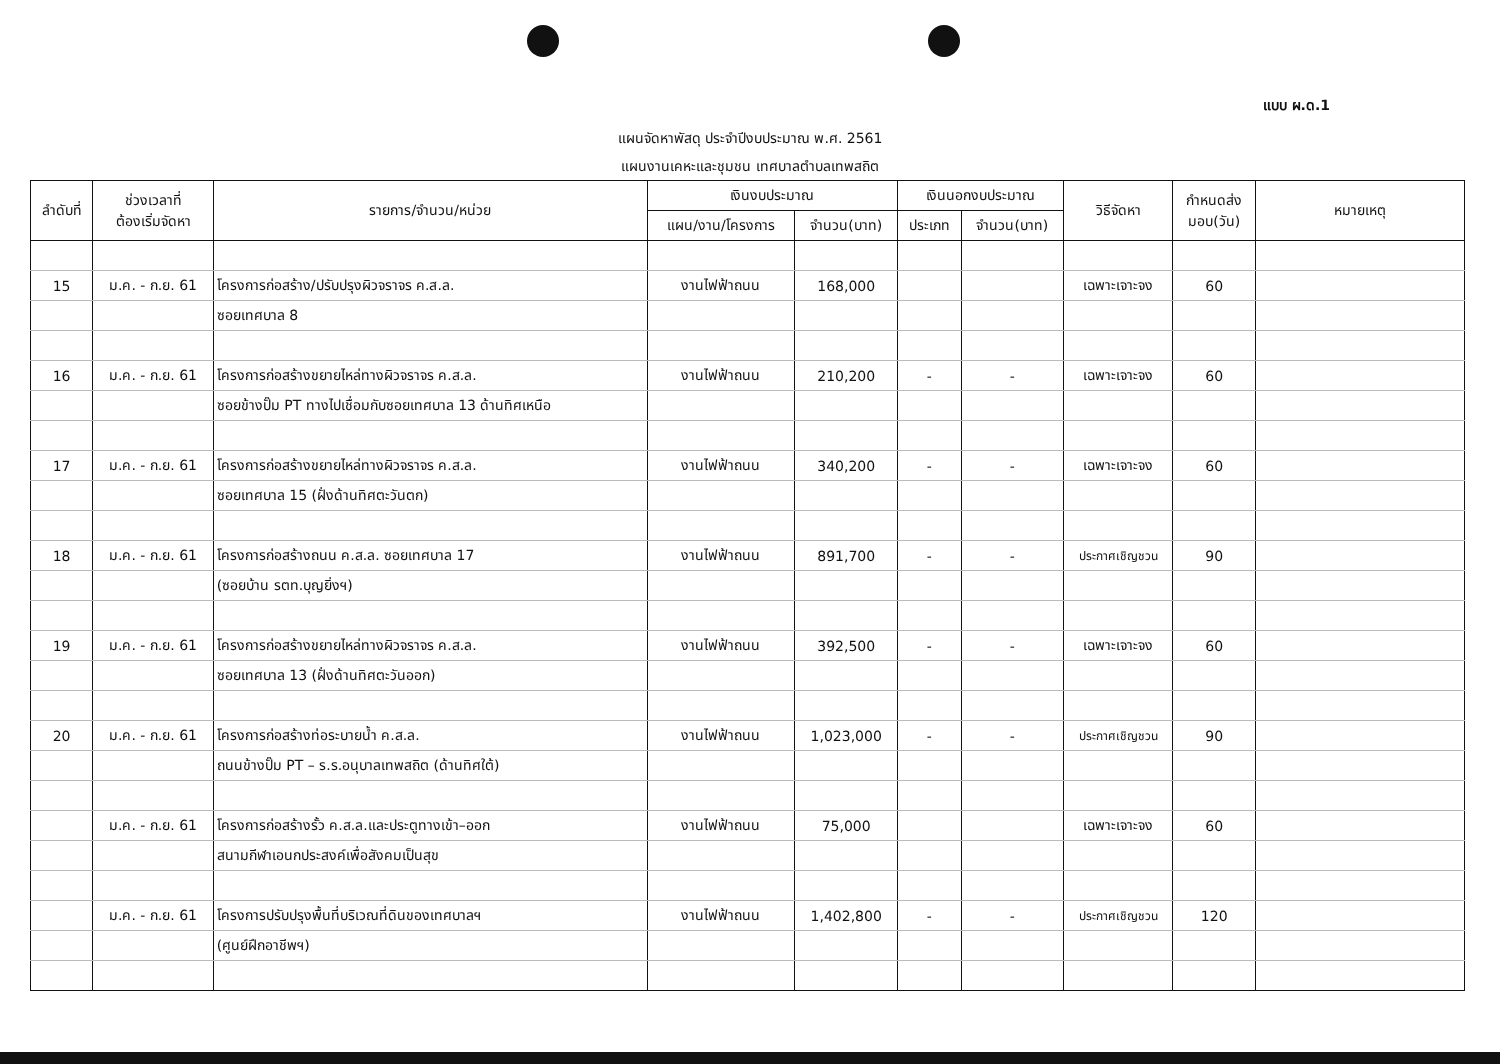แบบ ผ.ด.1
แผนจัดหาพัสดุ ประจำปีงบประมาณ พ.ศ. 2561
แผนงานเคหะและชุมชน เทศบาลตำบลเทพสถิต
| ลำดับที่ | ช่วงเวลาที่ ต้องเริ่มจัดหา | รายการ/จำนวน/หน่วย | เงินงบประมาณ | | เงินนอกงบประมาณ | | วิธีจัดหา | กำหนดส่ง มอบ(วัน) | หมายเหตุ |
| --- | --- | --- | --- | --- | --- | --- | --- | --- | --- |
| | | | แผน/งาน/โครงการ | จำนวน(บาท) | ประเภท | จำนวน(บาท) | | | |
| 15 | ม.ค. - ก.ย. 61 | โครงการก่อสร้าง/ปรับปรุงผิวจราจร ค.ส.ล. | งานไฟฟ้าถนน | 168,000 | | | เฉพาะเจาะจง | 60 | |
| | | ซอยเทศบาล 8 | | | | | | | |
| 16 | ม.ค. - ก.ย. 61 | โครงการก่อสร้างขยายไหล่ทางผิวจราจร ค.ส.ล. | งานไฟฟ้าถนน | 210,200 | - | - | เฉพาะเจาะจง | 60 | |
| | | ซอยข้างปั๊ม PT ทางไปเชื่อมกับซอยเทศบาล 13 ด้านทิศเหนือ | | | | | | | |
| 17 | ม.ค. - ก.ย. 61 | โครงการก่อสร้างขยายไหล่ทางผิวจราจร ค.ส.ล. | งานไฟฟ้าถนน | 340,200 | - | - | เฉพาะเจาะจง | 60 | |
| | | ซอยเทศบาล 15 (ฝั่งด้านทิศตะวันตก) | | | | | | | |
| 18 | ม.ค. - ก.ย. 61 | โครงการก่อสร้างถนน ค.ส.ล. ซอยเทศบาล 17 | งานไฟฟ้าถนน | 891,700 | - | - | ประกาศเชิญชวน | 90 | |
| | | (ซอยบ้าน รตท.บุญยิ่งฯ) | | | | | | | |
| 19 | ม.ค. - ก.ย. 61 | โครงการก่อสร้างขยายไหล่ทางผิวจราจร ค.ส.ล. | งานไฟฟ้าถนน | 392,500 | - | - | เฉพาะเจาะจง | 60 | |
| | | ซอยเทศบาล 13 (ฝั่งด้านทิศตะวันออก) | | | | | | | |
| 20 | ม.ค. - ก.ย. 61 | โครงการก่อสร้างท่อระบายน้ำ ค.ส.ล. | งานไฟฟ้าถนน | 1,023,000 | - | - | ประกาศเชิญชวน | 90 | |
| | | ถนนข้างปั๊ม PT – ร.ร.อนุบาลเทพสถิต (ด้านทิศใต้) | | | | | | | |
| | ม.ค. - ก.ย. 61 | โครงการก่อสร้างรั้ว ค.ส.ล.และประตูทางเข้า–ออก | งานไฟฟ้าถนน | 75,000 | | | เฉพาะเจาะจง | 60 | |
| | | สนามกีฬาเอนกประสงค์เพื่อสังคมเป็นสุข | | | | | | | |
| | ม.ค. - ก.ย. 61 | โครงการปรับปรุงพื้นที่บริเวณที่ดินของเทศบาลฯ | งานไฟฟ้าถนน | 1,402,800 | - | - | ประกาศเชิญชวน | 120 | |
| | | (ศูนย์ฝึกอาชีพฯ) | | | | | | | |